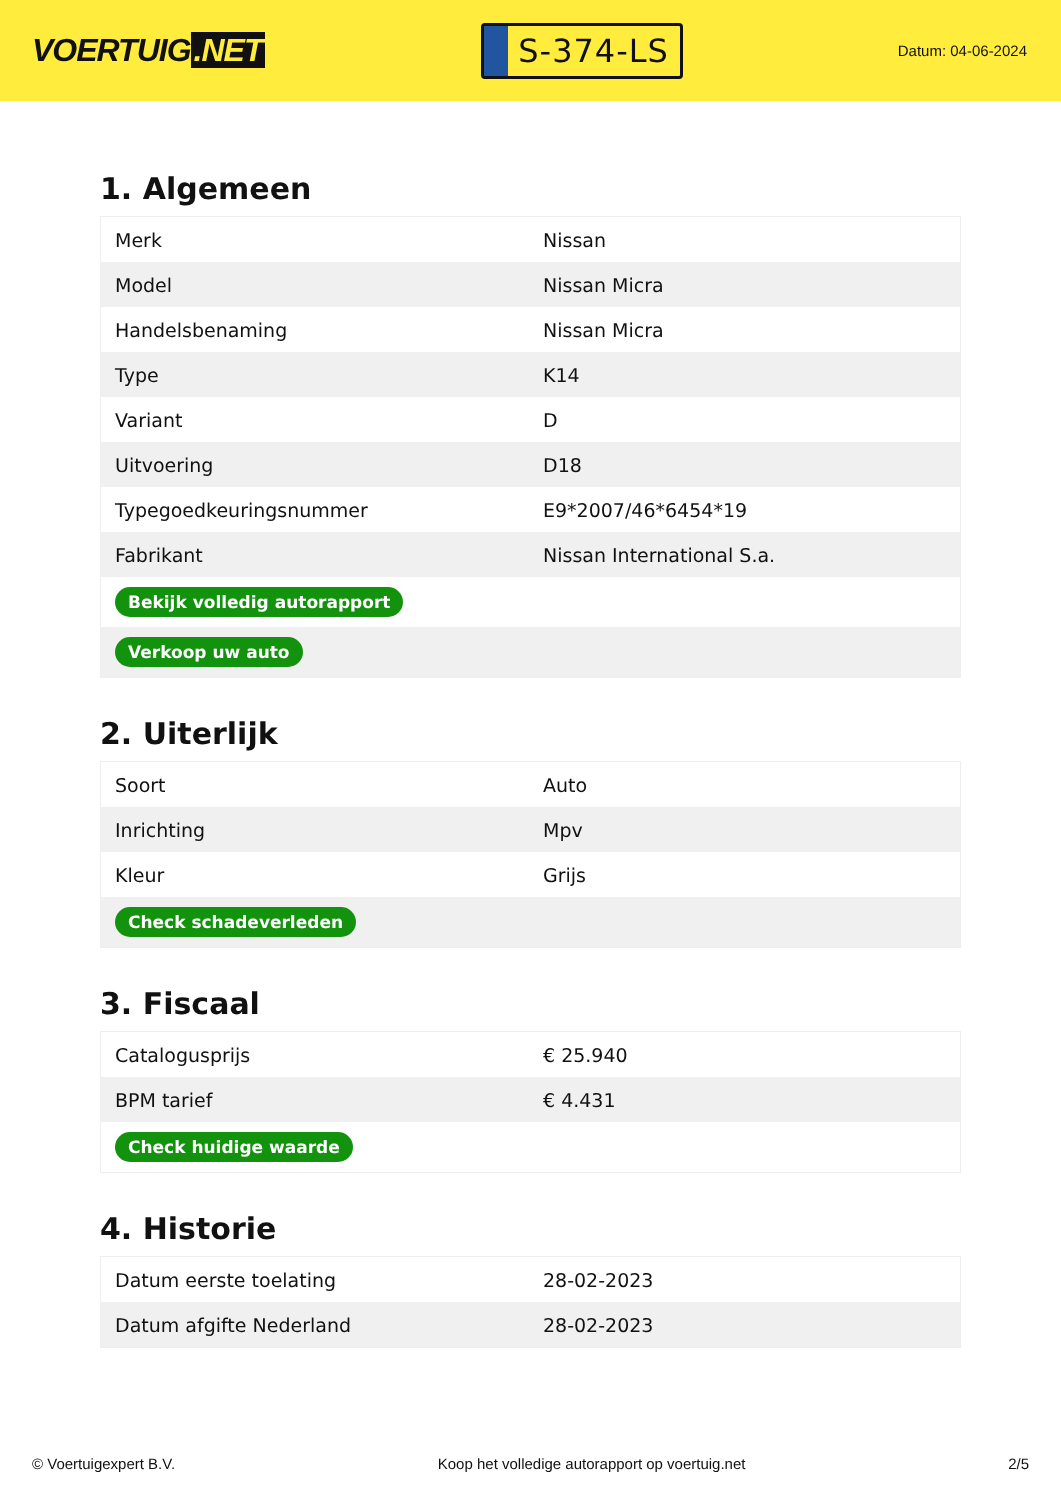VOERTUIG.NET
S-374-LS
Datum: 04-06-2024
1. Algemeen
| Merk | Nissan |
| Model | Nissan Micra |
| Handelsbenaming | Nissan Micra |
| Type | K14 |
| Variant | D |
| Uitvoering | D18 |
| Typegoedkeuringsnummer | E9*2007/46*6454*19 |
| Fabrikant | Nissan International S.a. |
| Bekijk volledig autorapport | |
| Verkoop uw auto | |
2. Uiterlijk
| Soort | Auto |
| Inrichting | Mpv |
| Kleur | Grijs |
| Check schadeverleden | |
3. Fiscaal
| Catalogusprijs | € 25.940 |
| BPM tarief | € 4.431 |
| Check huidige waarde | |
4. Historie
| Datum eerste toelating | 28-02-2023 |
| Datum afgifte Nederland | 28-02-2023 |
© Voertuigexpert B.V. Koop het volledige autorapport op voertuig.net 2/5